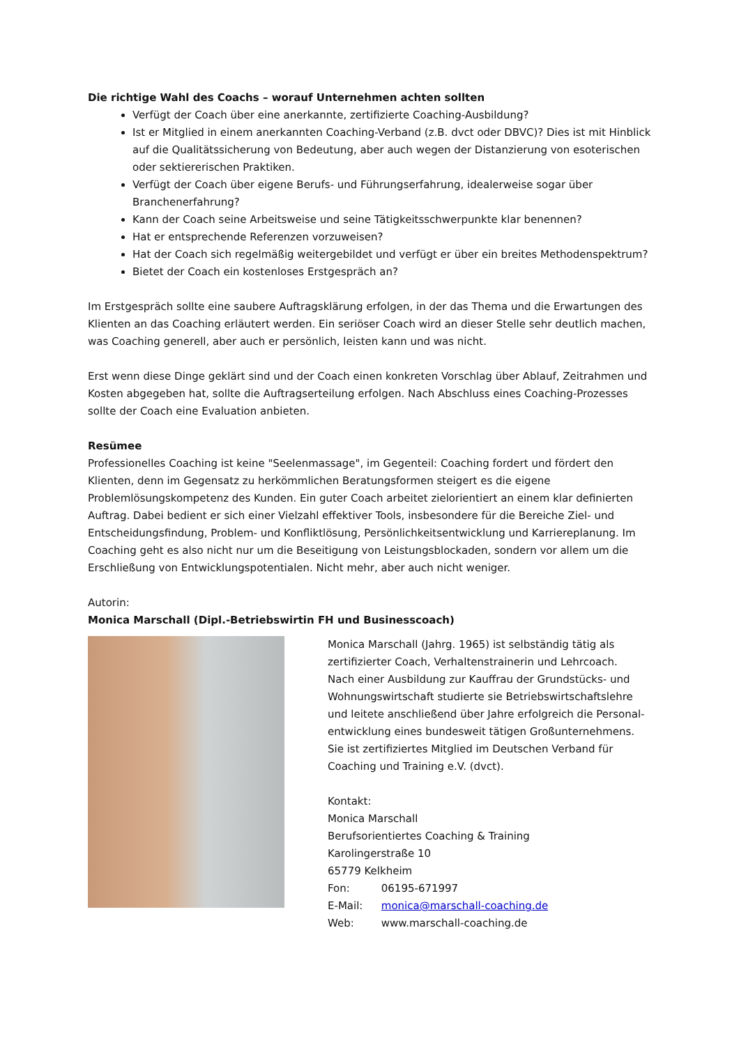Die richtige Wahl des Coachs – worauf Unternehmen achten sollten
Verfügt der Coach über eine anerkannte, zertifizierte Coaching-Ausbildung?
Ist er Mitglied in einem anerkannten Coaching-Verband (z.B. dvct oder DBVC)? Dies ist mit Hinblick auf die Qualitätssicherung von Bedeutung, aber auch wegen der Distanzierung von esoterischen oder sektiererischen Praktiken.
Verfügt der Coach über eigene Berufs- und Führungserfahrung, idealerweise sogar über Branchenerfahrung?
Kann der Coach seine Arbeitsweise und seine Tätigkeitsschwerpunkte klar benennen?
Hat er entsprechende Referenzen vorzuweisen?
Hat der Coach sich regelmäßig weitergebildet und verfügt er über ein breites Methodenspektrum?
Bietet der Coach ein kostenloses Erstgespräch an?
Im Erstgespräch sollte eine saubere Auftragsklärung erfolgen, in der das Thema und die Erwartungen des Klienten an das Coaching erläutert werden. Ein seriöser Coach wird an dieser Stelle sehr deutlich machen, was Coaching generell, aber auch er persönlich, leisten kann und was nicht.
Erst wenn diese Dinge geklärt sind und der Coach einen konkreten Vorschlag über Ablauf, Zeitrahmen und Kosten abgegeben hat, sollte die Auftragserteilung erfolgen. Nach Abschluss eines Coaching-Prozesses sollte der Coach eine Evaluation anbieten.
Resümee
Professionelles Coaching ist keine "Seelenmassage", im Gegenteil: Coaching fordert und fördert den Klienten, denn im Gegensatz zu herkömmlichen Beratungsformen steigert es die eigene Problemlösungskompetenz des Kunden. Ein guter Coach arbeitet zielorientiert an einem klar definierten Auftrag. Dabei bedient er sich einer Vielzahl effektiver Tools, insbesondere für die Bereiche Ziel- und Entscheidungsfindung, Problem- und Konfliktlösung, Persönlichkeitsentwicklung und Karriereplanung. Im Coaching geht es also nicht nur um die Beseitigung von Leistungsblockaden, sondern vor allem um die Erschließung von Entwicklungspotentialen. Nicht mehr, aber auch nicht weniger.
Autorin:
Monica Marschall (Dipl.-Betriebswirtin FH und Businesscoach)
Monica Marschall (Jahrg. 1965) ist selbständig tätig als zertifizierter Coach, Verhaltenstrainerin und Lehrcoach.
Nach einer Ausbildung zur Kauffrau der Grundstücks- und Wohnungswirtschaft studierte sie Betriebswirtschaftslehre und leitete anschließend über Jahre erfolgreich die Personal-entwicklung eines bundesweit tätigen Großunternehmens. Sie ist zertifiziertes Mitglied im Deutschen Verband für Coaching und Training e.V. (dvct).
Kontakt:
Monica Marschall
Berufsorientiertes Coaching & Training
Karolingerstraße 10
65779 Kelkheim
Fon: 06195-671997
E-Mail: monica@marschall-coaching.de
Web: www.marschall-coaching.de